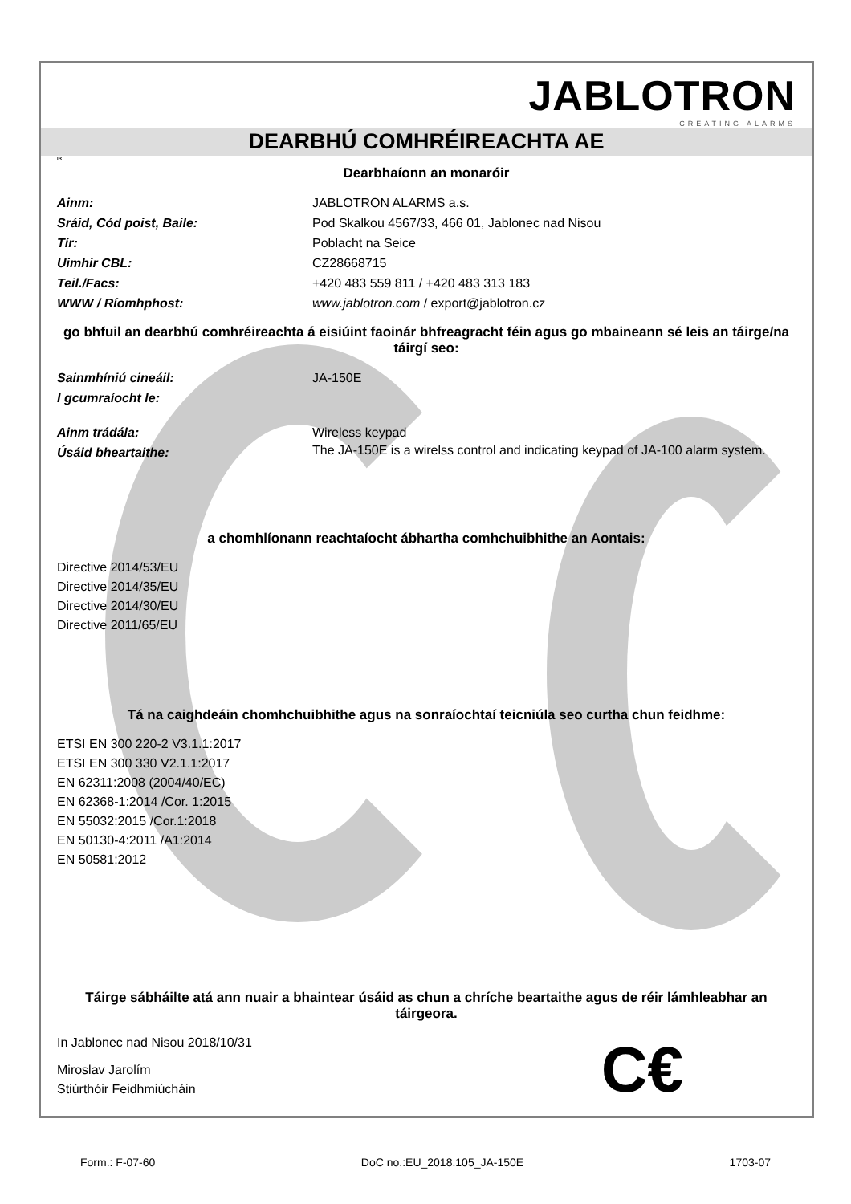JABLOTRON
CREATING ALARMS
DEARBHÚ COMHRÉIREACHTA AE
IR
Dearbhaíonn an monaróir
Ainm: JABLOTRON ALARMS a.s.
Sráid, Cód poist, Baile: Pod Skalkou 4567/33, 466 01, Jablonec nad Nisou
Tír: Poblacht na Seice
Uimhir CBL: CZ28668715
Teil./Facs: +420 483 559 811 / +420 483 313 183
WWW / Ríomhphost: www.jablotron.com / export@jablotron.cz
go bhfuil an dearbhú comhréireachta á eisiúint faoinár bhfreagracht féin agus go mbaineann sé leis an táirge/na táirgí seo:
Sainmhíniú cineáil: JA-150E
I gcumraíocht le:
Ainm trádála: Wireless keypad
Úsáid bheartaithe:
The JA-150E is a wirelss control and indicating keypad of JA-100 alarm system.
a chomhlíonann reachtaíocht ábhartha comhchuibhithe an Aontais:
Directive 2014/53/EU
Directive 2014/35/EU
Directive 2014/30/EU
Directive 2011/65/EU
Tá na caighdeáin chomhchuibhithe agus na sonraíochtaí teicniúla seo curtha chun feidhme:
ETSI EN 300 220-2 V3.1.1:2017
ETSI EN 300 330 V2.1.1:2017
EN 62311:2008 (2004/40/EC)
EN 62368-1:2014 /Cor. 1:2015
EN 55032:2015 /Cor.1:2018
EN 50130-4:2011 /A1:2014
EN 50581:2012
Táirge sábháilte atá ann nuair a bhaintear úsáid as chun a chríche beartaithe agus de réir lámhleabhar an táirgeora.
In Jablonec nad Nisou 2018/10/31
Miroslav Jarolím
Stiúrthóir Feidhmiúcháin
C€
Form.: F-07-60 DoC no.:EU_2018.105_JA-150E 1703-07